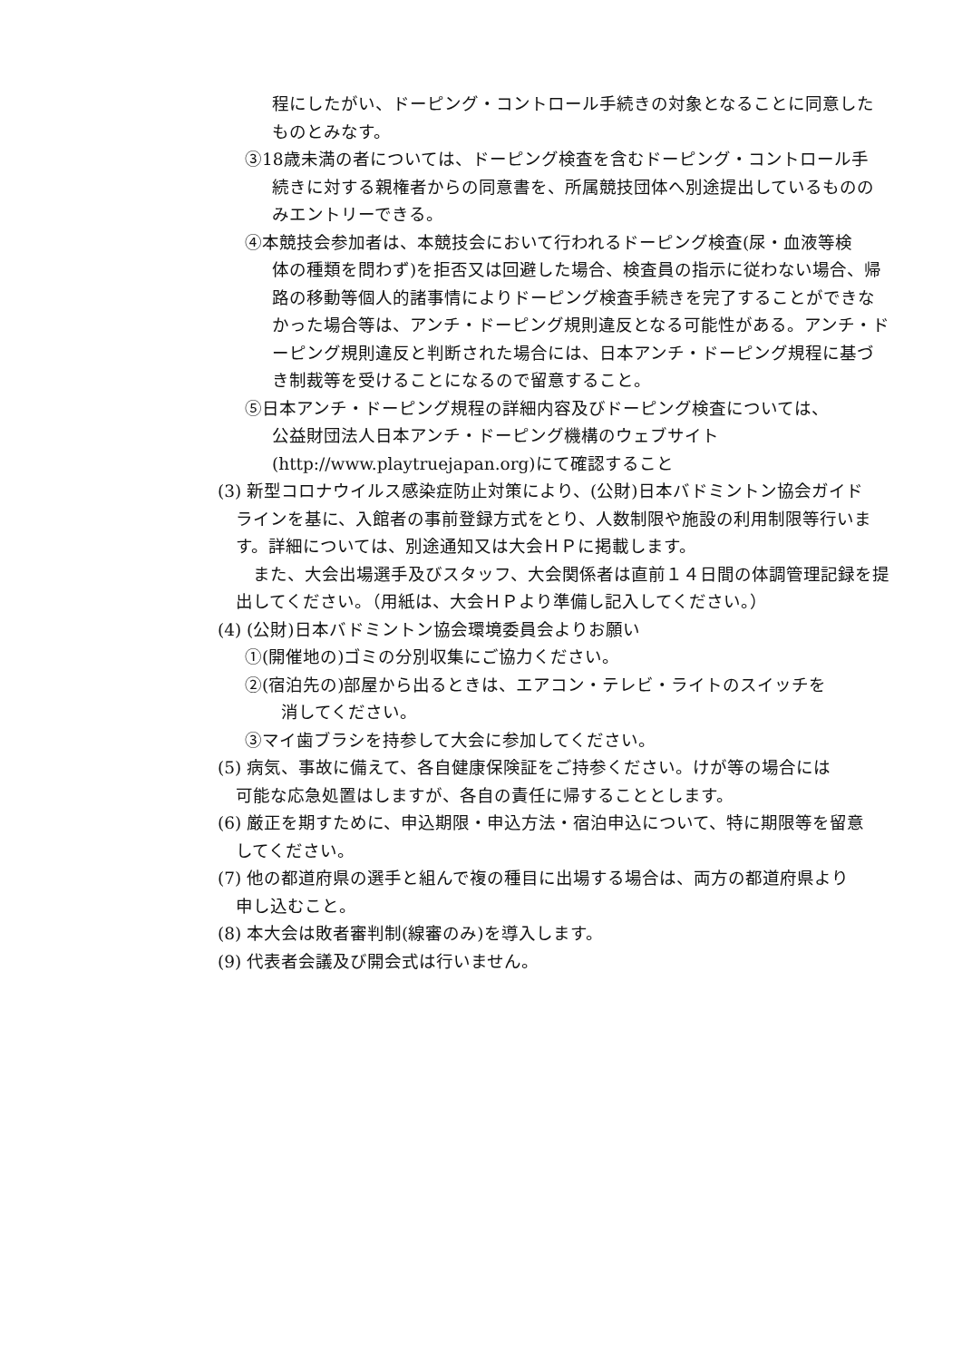程にしたがい、ドーピング・コントロール手続きの対象となることに同意したものとみなす。
③18歳未満の者については、ドーピング検査を含むドーピング・コントロール手
続きに対する親権者からの同意書を、所属競技団体へ別途提出しているもののみエントリーできる。
④本競技会参加者は、本競技会において行われるドーピング検査(尿・血液等検
体の種類を問わず)を拒否又は回避した場合、検査員の指示に従わない場合、帰路の移動等個人的諸事情によりドーピング検査手続きを完了することができなかった場合等は、アンチ・ドーピング規則違反となる可能性がある。アンチ・ドーピング規則違反と判断された場合には、日本アンチ・ドーピング規程に基づき制裁等を受けることになるので留意すること。
⑤日本アンチ・ドーピング規程の詳細内容及びドーピング検査については、
公益財団法人日本アンチ・ドーピング機構のウェブサイト
(http://www.playtruejapan.org)にて確認すること
(3) 新型コロナウイルス感染症防止対策により、(公財)日本バドミントン協会ガイド
ラインを基に、入館者の事前登録方式をとり、人数制限や施設の利用制限等行います。詳細については、別途通知又は大会ＨＰに掲載します。
　また、大会出場選手及びスタッフ、大会関係者は直前１４日間の体調管理記録を提出してください。（用紙は、大会ＨＰより準備し記入してください。）
(4) (公財)日本バドミントン協会環境委員会よりお願い
①(開催地の)ゴミの分別収集にご協力ください。
②(宿泊先の)部屋から出るときは、エアコン・テレビ・ライトのスイッチを
消してください。
③マイ歯ブラシを持参して大会に参加してください。
(5) 病気、事故に備えて、各自健康保険証をご持参ください。けが等の場合には
可能な応急処置はしますが、各自の責任に帰することとします。
(6) 厳正を期すために、申込期限・申込方法・宿泊申込について、特に期限等を留意
してください。
(7) 他の都道府県の選手と組んで複の種目に出場する場合は、両方の都道府県より
申し込むこと。
(8) 本大会は敗者審判制(線審のみ)を導入します。
(9) 代表者会議及び開会式は行いません。